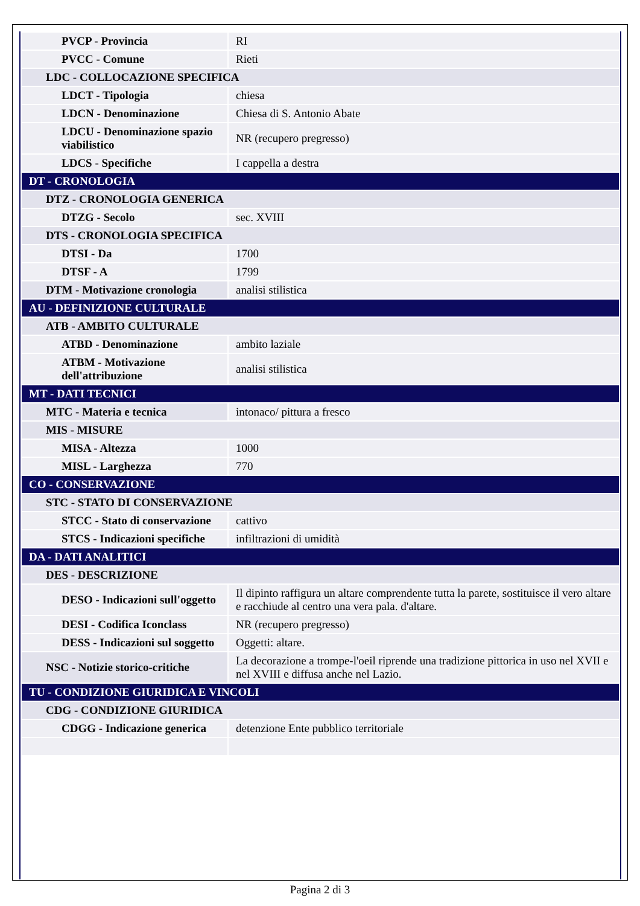| PVCP - Provincia | RI |
| PVCC - Comune | Rieti |
| LDC - COLLOCAZIONE SPECIFICA | |
| LDCT - Tipologia | chiesa |
| LDCN - Denominazione | Chiesa di S. Antonio Abate |
| LDCU - Denominazione spazio viabilistico | NR (recupero pregresso) |
| LDCS - Specifiche | I cappella a destra |
| DT - CRONOLOGIA | |
| DTZ - CRONOLOGIA GENERICA | |
| DTZG - Secolo | sec. XVIII |
| DTS - CRONOLOGIA SPECIFICA | |
| DTSI - Da | 1700 |
| DTSF - A | 1799 |
| DTM - Motivazione cronologia | analisi stilistica |
| AU - DEFINIZIONE CULTURALE | |
| ATB - AMBITO CULTURALE | |
| ATBD - Denominazione | ambito laziale |
| ATBM - Motivazione dell'attribuzione | analisi stilistica |
| MT - DATI TECNICI | |
| MTC - Materia e tecnica | intonaco/ pittura a fresco |
| MIS - MISURE | |
| MISA - Altezza | 1000 |
| MISL - Larghezza | 770 |
| CO - CONSERVAZIONE | |
| STC - STATO DI CONSERVAZIONE | |
| STCC - Stato di conservazione | cattivo |
| STCS - Indicazioni specifiche | infiltrazioni di umidità |
| DA - DATI ANALITICI | |
| DES - DESCRIZIONE | |
| DESO - Indicazioni sull'oggetto | Il dipinto raffigura un altare comprendente tutta la parete, sostituisce il vero altare e racchiude al centro una vera pala. d'altare. |
| DESI - Codifica Iconclass | NR (recupero pregresso) |
| DESS - Indicazioni sul soggetto | Oggetti: altare. |
| NSC - Notizie storico-critiche | La decorazione a trompe-l'oeil riprende una tradizione pittorica in uso nel XVII e nel XVIII e diffusa anche nel Lazio. |
| TU - CONDIZIONE GIURIDICA E VINCOLI | |
| CDG - CONDIZIONE GIURIDICA | |
| CDGG - Indicazione generica | detenzione Ente pubblico territoriale |
Pagina 2 di 3